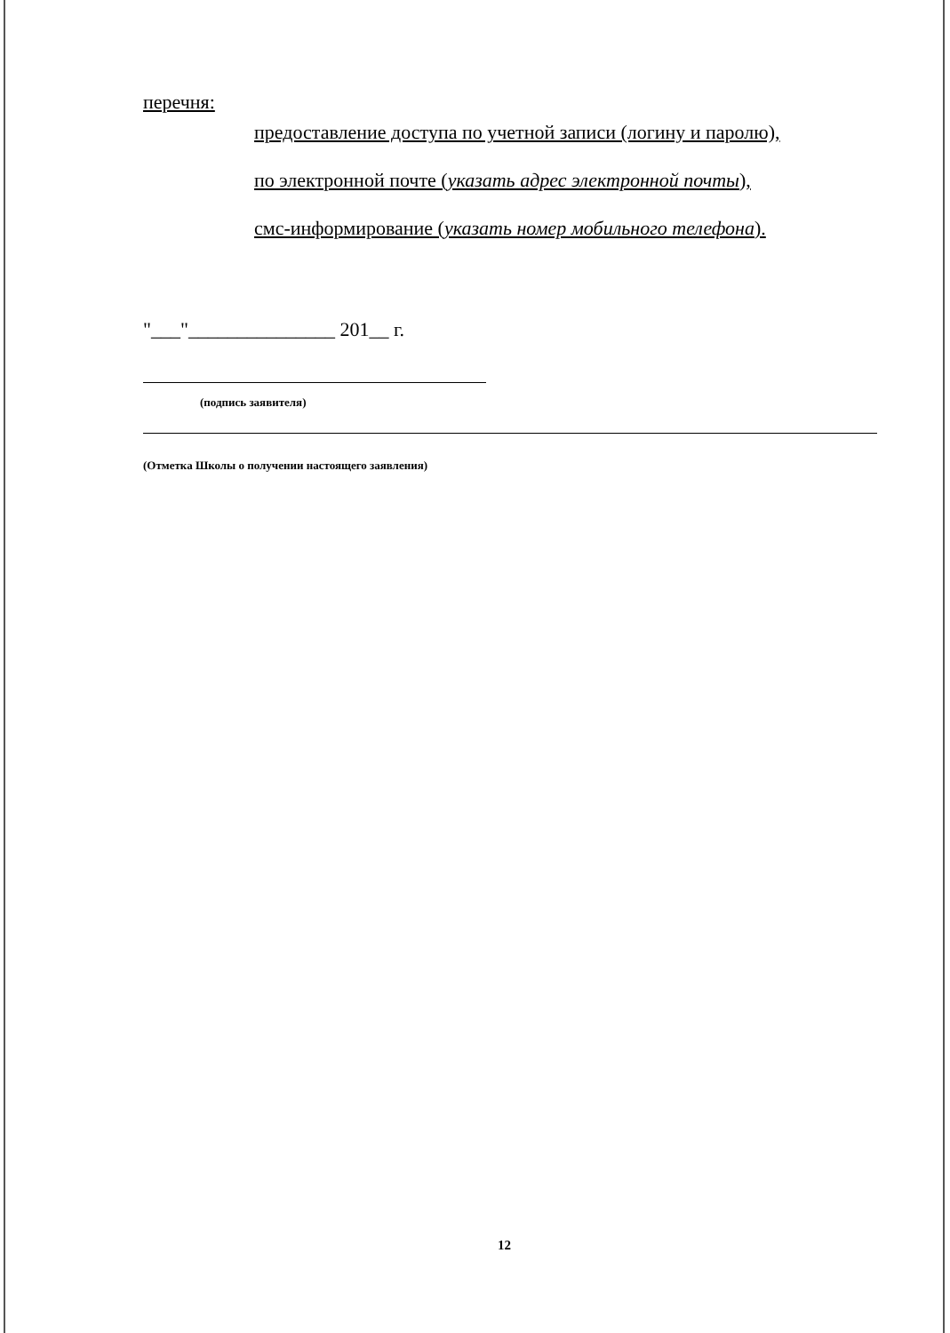перечня:
предоставление доступа по учетной записи (логину и паролю),
по электронной почте (указать адрес электронной почты),
смс-информирование (указать номер мобильного телефона).
"___"_______________ 201__ г.
(подпись заявителя)
(Отметка Школы о получении настоящего заявления)
12